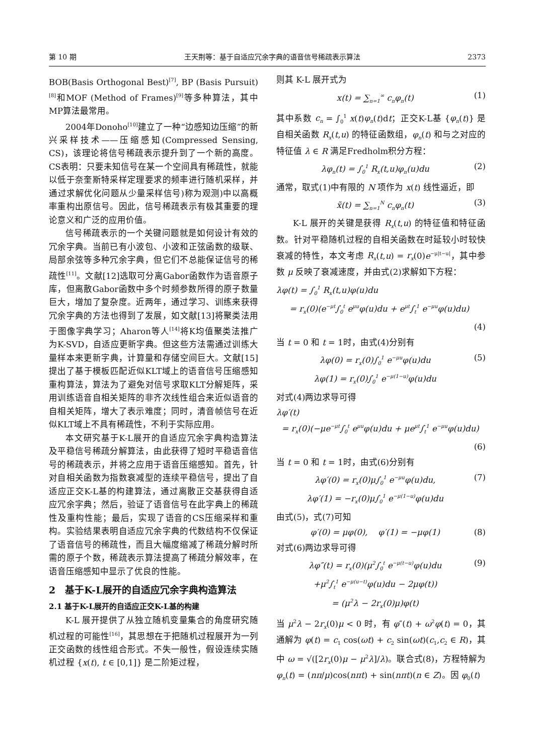第 10 期 王天荆等：基于自适应冗余字典的语音信号稀疏表示算法 2373
BOB(Basis Orthogonal Best)<sup>[7]</sup>, BP (Basis Pursuit)<sup>[8]</sup>和MOF (Method of Frames)<sup>[9]</sup>等多种算法，其中MP算法最常用。
2004年Donoho<sup>[10]</sup>建立了一种“边感知边压缩”的新兴采样技术——压缩感知(Compressed Sensing, CS)，该理论将信号稀疏表示提升到了一个新的高度。CS表明：只要未知信号在某一个空间具有稀疏性，就能以低于奈奎斯特采样定理要求的频率进行随机采样，并通过求解优化问题从少量采样信号)称为观测)中以高概率重构出原信号。因此，信号稀疏表示有极其重要的理论意义和广泛的应用价值。
信号稀疏表示的一个关键问题就是如何设计有效的冗余字典。当前已有小波包、小波和正弦函数的级联、局部余弦等多种冗余字典，但它们不总能保证信号的稀疏性<sup>[11]</sup>。文献[12]选取可分离Gabor函数作为语音原子库，但离散Gabor函数中多个时频参数所得的原子数量巨大，增加了复杂度。近两年，通过学习、训练来获得冗余字典的方法也得到了发展，如文献[13]将聚类法用于图像字典学习；Aharon等人<sup>[14]</sup>将K均值聚类法推广为K-SVD，自适应更新字典。但这些方法需通过训练大量样本来更新字典，计算量和存储空间巨大。文献[15]提出了基于模板匹配近似KLT域上的语音信号压缩感知重构算法，算法为了避免对信号求取KLT分解矩阵，采用训练语音自相关矩阵的非齐次线性组合来近似语音的自相关矩阵，增大了表示难度；同时，清音帧信号在近似KLT域上不具有稀疏性，不利于实际应用。
本文研究基于K-L展开的自适应冗余字典构造算法及平稳信号稀疏分解算法，由此获得了短时平稳语音信号的稀疏表示，并将之应用于语音压缩感知。首先，针对自相关函数为指数衰减型的连续平稳信号，提出了自适应正交K-L基的构建算法，通过离散正交基获得自适应冗余字典；然后，验证了语音信号在此字典上的稀疏性及重构性能；最后，实现了语音的CS压缩采样和重构。实验结果表明自适应冗余字典的代数结构不仅保证了语音信号的稀疏性，而且大幅度缩减了稀疏分解时所需的原子个数，稀疏表示算法提高了稀疏分解效率，在语音压缩感知中显示了优良的性能。
2　基于K-L展开的自适应冗余字典构造算法
2.1 基于K-L展开的自适应正交K-L基的构建
K-L 展开提供了从独立随机变量集合的角度研究随机过程的可能性<sup>[16]</sup>，其思想在于把随机过程展开为一列正交函数的线性组合形式。不失一般性，假设连续实随机过程 {x(t), t ∈ [0,1]} 是二阶矩过程，
则其 K-L 展开式为
x(t) = ∑<sub>n=1</sub><sup>∞</sup> c<sub>n</sub>φ<sub>n</sub>(t) (1)
其中系数 c<sub>n</sub> = ∫<sub>0</sub><sup>1</sup> x(t)φ<sub>n</sub>(t)dt；正交K-L基 {φ<sub>n</sub>(t)} 是自相关函数 R<sub>x</sub>(t,u) 的特征函数组，φ<sub>n</sub>(t) 和与之对应的特征值 λ ∈ R 满足Fredholm积分方程：
λφ<sub>n</sub>(t) = ∫<sub>0</sub><sup>1</sup> R<sub>x</sub>(t,u)φ<sub>n</sub>(u)du (2)
通常，取式(1)中有限的 N 项作为 x(t) 线性逼近，即
x̃(t) = ∑<sub>n=1</sub><sup>N</sup> c<sub>n</sub>φ<sub>n</sub>(t) (3)
K-L 展开的关键是获得 R<sub>x</sub>(t,u) 的特征值和特征函数。针对平稳随机过程的自相关函数在时延较小时较快衰减的特性，本文考虑 R<sub>x</sub>(t,u) = r<sub>x</sub>(0)e<sup>−μ|t−u|</sup>，其中参数 μ 反映了衰减速度，并由式(2)求解如下方程：
λφ(t) = ∫<sub>0</sub><sup>1</sup> R<sub>x</sub>(t,u)φ(u)du
= r<sub>x</sub>(0)(e<sup>−μt</sup>∫<sub>0</sub><sup>t</sup> e<sup>μu</sup>φ(u)du + e<sup>μt</sup>∫<sub>t</sub><sup>1</sup> e<sup>−μu</sup>φ(u)du)
(4)
当 t = 0 和 t = 1时，由式(4)分别有
λφ(0) = r<sub>x</sub>(0)∫<sub>0</sub><sup>1</sup> e<sup>−μu</sup>φ(u)du
λφ(1) = r<sub>x</sub>(0)∫<sub>0</sub><sup>1</sup> e<sup>−μ(1−u)</sup>φ(u)du (5)
对式(4)两边求导可得
λφ′(t)
= r<sub>x</sub>(0)(−μe<sup>−μt</sup>∫<sub>0</sub><sup>t</sup> e<sup>μu</sup>φ(u)du + μe<sup>μt</sup>∫<sub>t</sub><sup>1</sup> e<sup>−μu</sup>φ(u)du)
(6)
当 t = 0 和 t = 1时，由式(6)分别有
λφ′(0) = r<sub>x</sub>(0)μ∫<sub>0</sub><sup>1</sup> e<sup>−μu</sup>φ(u)du,
λφ′(1) = −r<sub>x</sub>(0)μ∫<sub>0</sub><sup>1</sup> e<sup>−μ(1−u)</sup>φ(u)du (7)
由式(5)，式(7)可知
φ′(0) = μφ(0), φ′(1) = −μφ(1) (8)
对式(6)两边求导可得
λφ″(t) = r<sub>x</sub>(0)(μ<sup>2</sup>∫<sub>0</sub><sup>t</sup> e<sup>−μ(t−u)</sup>φ(u)du
+μ<sup>2</sup>∫<sub>t</sub><sup>1</sup> e<sup>−μ(u−t)</sup>φ(u)du − 2μφ(t))
= (μ<sup>2</sup>λ − 2r<sub>x</sub>(0)μ)φ(t) (9)
当 μ<sup>2</sup>λ − 2r<sub>x</sub>(0)μ < 0 时，有 φ″(t) + ω<sup>2</sup>φ(t) = 0，其通解为 φ(t) = c<sub>1</sub> cos(ωt) + c<sub>2</sub> sin(ωt)(c<sub>1</sub>,c<sub>2</sub> ∈ R)，其中 ω = √([2r<sub>x</sub>(0)μ − μ<sup>2</sup>λ]/λ)。联合式(8)，方程特解为 φ<sub>n</sub>(t) = (nπ/μ)cos(nπt) + sin(nπt)(n ∈ Z)。因 φ<sub>0</sub>(t)